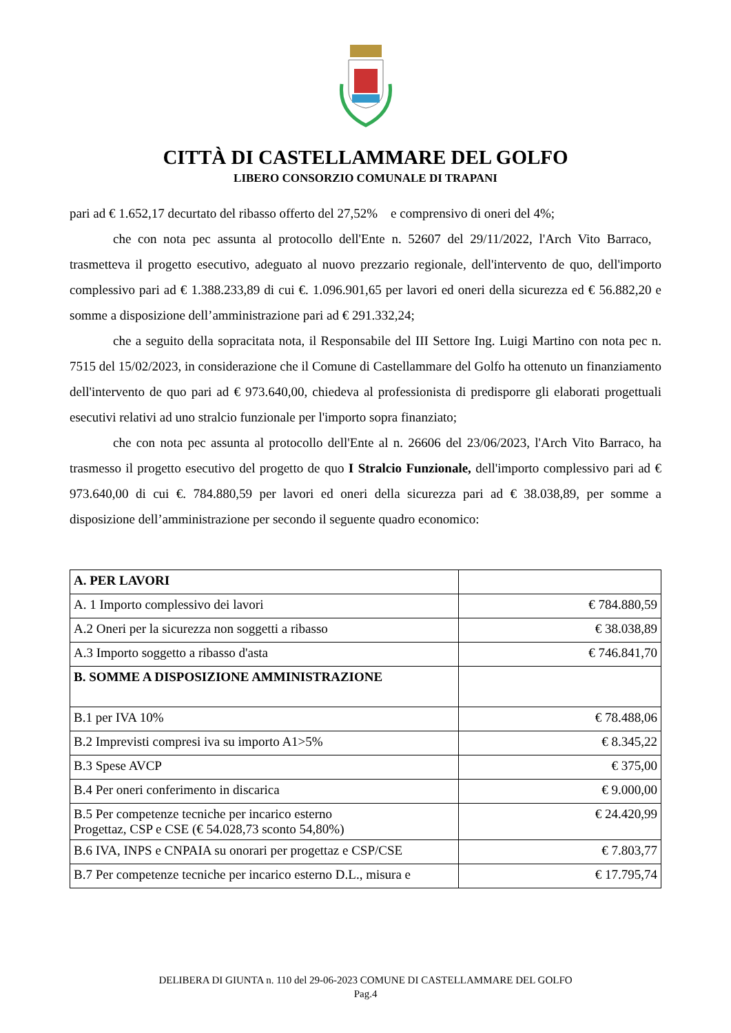CITTÀ DI CASTELLAMMARE DEL GOLFO
LIBERO CONSORZIO COMUNALE DI TRAPANI
pari ad € 1.652,17 decurtato del ribasso offerto del 27,52% e comprensivo di oneri del 4%;
che con nota pec assunta al protocollo dell'Ente n. 52607 del 29/11/2022, l'Arch Vito Barraco, trasmetteva il progetto esecutivo, adeguato al nuovo prezzario regionale, dell'intervento de quo, dell'importo complessivo pari ad € 1.388.233,89 di cui €. 1.096.901,65 per lavori ed oneri della sicurezza ed € 56.882,20 e somme a disposizione dell’amministrazione pari ad € 291.332,24;
che a seguito della sopracitata nota, il Responsabile del III Settore Ing. Luigi Martino con nota pec n. 7515 del 15/02/2023, in considerazione che il Comune di Castellammare del Golfo ha ottenuto un finanziamento dell'intervento de quo pari ad € 973.640,00, chiedeva al professionista di predisporre gli elaborati progettuali esecutivi relativi ad uno stralcio funzionale per l'importo sopra finanziato;
che con nota pec assunta al protocollo dell'Ente al n. 26606 del 23/06/2023, l'Arch Vito Barraco, ha trasmesso il progetto esecutivo del progetto de quo I Stralcio Funzionale, dell'importo complessivo pari ad € 973.640,00 di cui €. 784.880,59 per lavori ed oneri della sicurezza pari ad € 38.038,89, per somme a disposizione dell’amministrazione per secondo il seguente quadro economico:
| A. PER LAVORI | |
| A. 1 Importo complessivo dei lavori | € 784.880,59 |
| A.2 Oneri per la sicurezza non soggetti a ribasso | € 38.038,89 |
| A.3 Importo soggetto a ribasso d'asta | € 746.841,70 |
| B. SOMME A DISPOSIZIONE AMMINISTRAZIONE | |
| B.1 per IVA 10% | € 78.488,06 |
| B.2 Imprevisti compresi iva su importo A1>5% | € 8.345,22 |
| B.3 Spese AVCP | € 375,00 |
| B.4 Per oneri conferimento in discarica | € 9.000,00 |
| B.5 Per competenze tecniche per incarico esterno Progettaz, CSP e CSE (€ 54.028,73 sconto 54,80%) | € 24.420,99 |
| B.6 IVA, INPS e CNPAIA su onorari per progettaz e CSP/CSE | € 7.803,77 |
| B.7 Per competenze tecniche per incarico esterno D.L., misura e | € 17.795,74 |
DELIBERA DI GIUNTA n. 110 del 29-06-2023 COMUNE DI CASTELLAMMARE DEL GOLFO
Pag.4